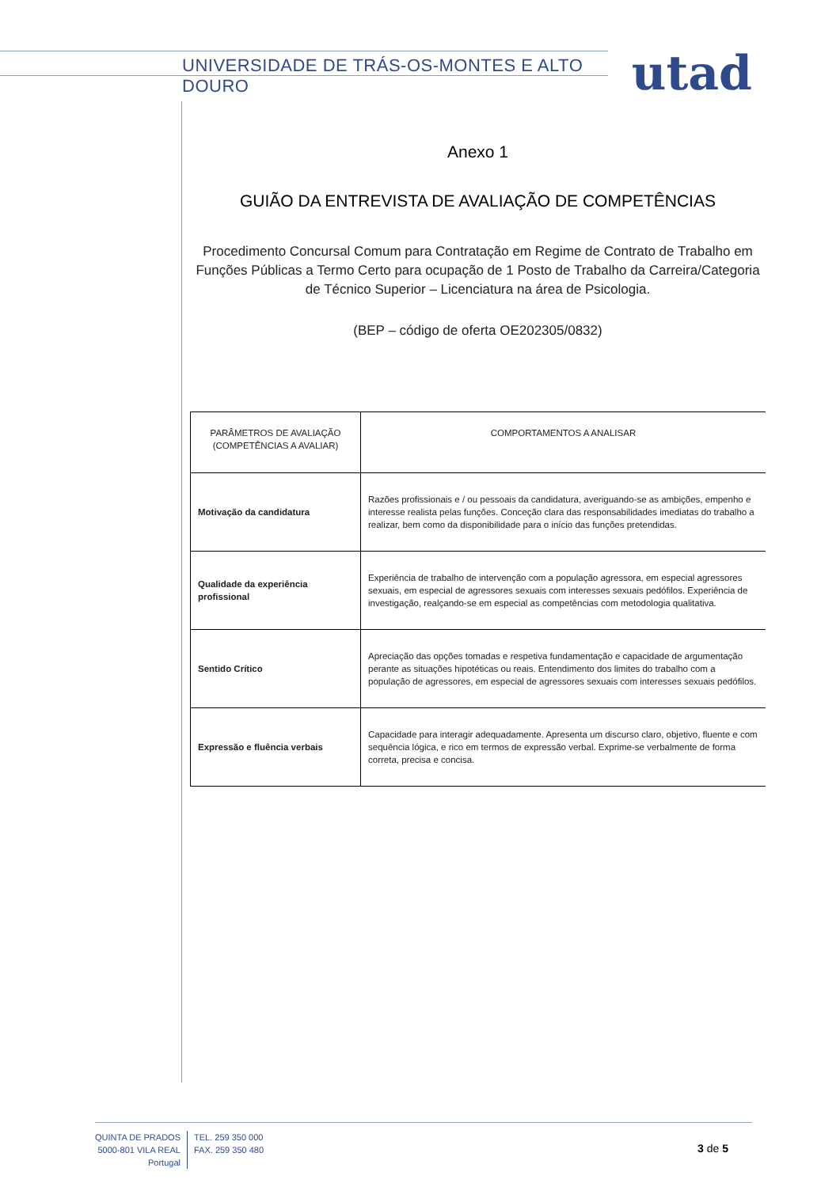UNIVERSIDADE DE TRÁS-OS-MONTES E ALTO DOURO utad
Anexo 1
GUIÃO DA ENTREVISTA DE AVALIAÇÃO DE COMPETÊNCIAS
Procedimento Concursal Comum para Contratação em Regime de Contrato de Trabalho em Funções Públicas a Termo Certo para ocupação de 1 Posto de Trabalho da Carreira/Categoria de Técnico Superior – Licenciatura na área de Psicologia.
(BEP – código de oferta OE202305/0832)
| PARÂMETROS DE AVALIAÇÃO (COMPETÊNCIAS A AVALIAR) | COMPORTAMENTOS A ANALISAR |
| --- | --- |
| Motivação da candidatura | Razões profissionais e / ou pessoais da candidatura, averiguando-se as ambições, empenho e interesse realista pelas funções. Conceção clara das responsabilidades imediatas do trabalho a realizar, bem como da disponibilidade para o início das funções pretendidas. |
| Qualidade da experiência profissional | Experiência de trabalho de intervenção com a população agressora, em especial agressores sexuais, em especial de agressores sexuais com interesses sexuais pedófilos. Experiência de investigação, realçando-se em especial as competências com metodologia qualitativa. |
| Sentido Crítico | Apreciação das opções tomadas e respetiva fundamentação e capacidade de argumentação perante as situações hipotéticas ou reais. Entendimento dos limites do trabalho com a população de agressores, em especial de agressores sexuais com interesses sexuais pedófilos. |
| Expressão e fluência verbais | Capacidade para interagir adequadamente. Apresenta um discurso claro, objetivo, fluente e com sequência lógica, e rico em termos de expressão verbal. Exprime-se verbalmente de forma correta, precisa e concisa. |
QUINTA DE PRADOS
5000-801 VILA REAL
Portugal
TEL. 259 350 000
FAX. 259 350 480
3 de 5